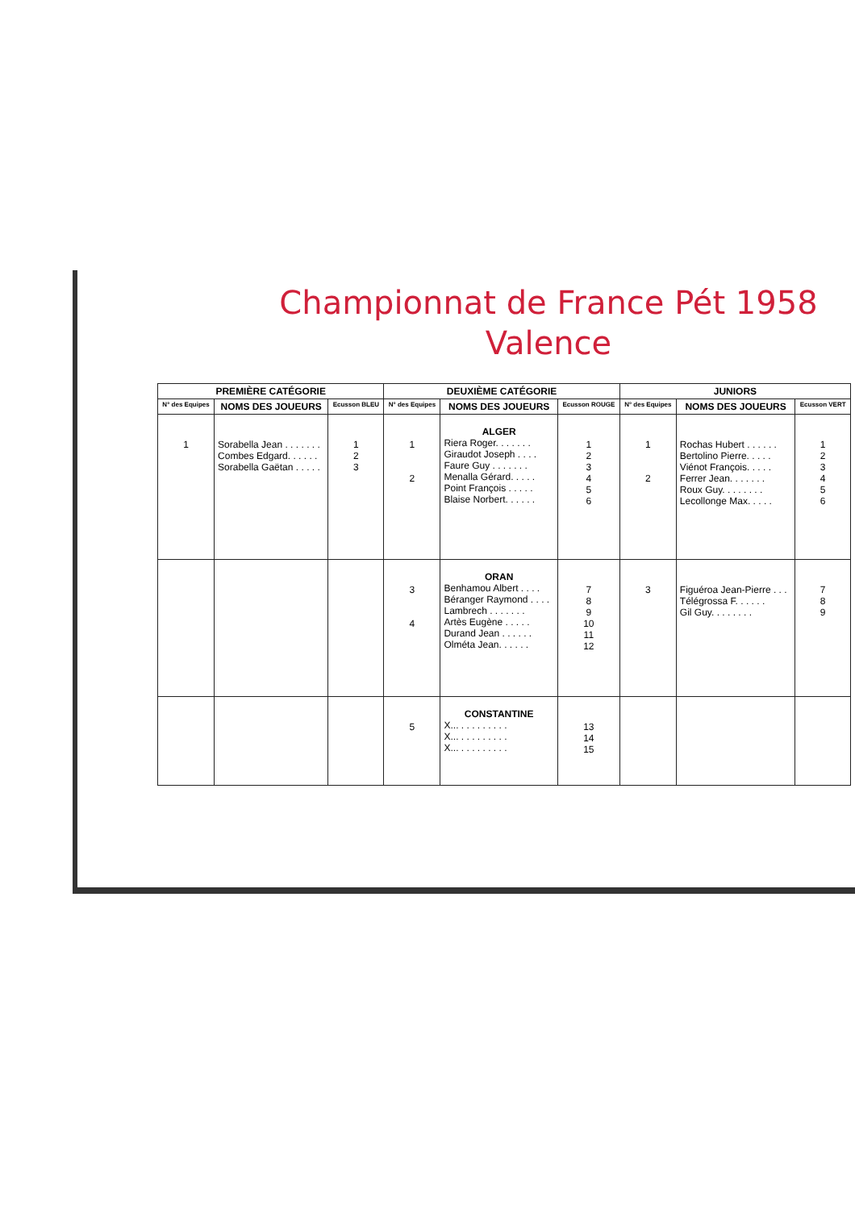Championnat de France Pét 1958
Valence
| PREMIÈRE CATÉGORIE | | | DEUXIÈME CATÉGORIE | | | JUNIORS | | |
| --- | --- | --- | --- | --- | --- | --- | --- | --- |
| N° des Equipes | NOMS DES JOUEURS | Ecusson BLEU | N° des Equipes | NOMS DES JOUEURS | Ecusson ROUGE | N° des Equipes | NOMS DES JOUEURS | Ecusson VERT |
| 1 | Sorabella Jean . . . . . . . Combes Edgard. . . . . . Sorabella Gaëtan . . . . . | 1 2 3 | 1 2 | ALGER Riera Roger. . . . . . . Giraudot Joseph . . . . Faure Guy . . . . . . . Menalla Gérard. . . . . Point François . . . . . Blaise Norbert. . . . . . | 1 2 3 4 5 6 | 1 2 | Rochas Hubert . . . . . . Bertolino Pierre. . . . . Viénot François. . . . . Ferrer Jean. . . . . . . Roux Guy. . . . . . . . Lecollonge Max. . . . . | 1 2 3 4 5 6 |
| | | | 3 4 | ORAN Benhamou Albert . . . . Béranger Raymond . . . . Lambrech . . . . . . . Artès Eugène . . . . . Durand Jean . . . . . . Olméta Jean. . . . . . | 7 8 9 10 11 12 | 3 | Figuéroa Jean-Pierre . . . Télégrossa F. . . . . . Gil Guy. . . . . . . . | 7 8 9 |
| | | | 5 | CONSTANTINE X... . . . . . . . . . X... . . . . . . . . . X... . . . . . . . . . | 13 14 15 | | | |